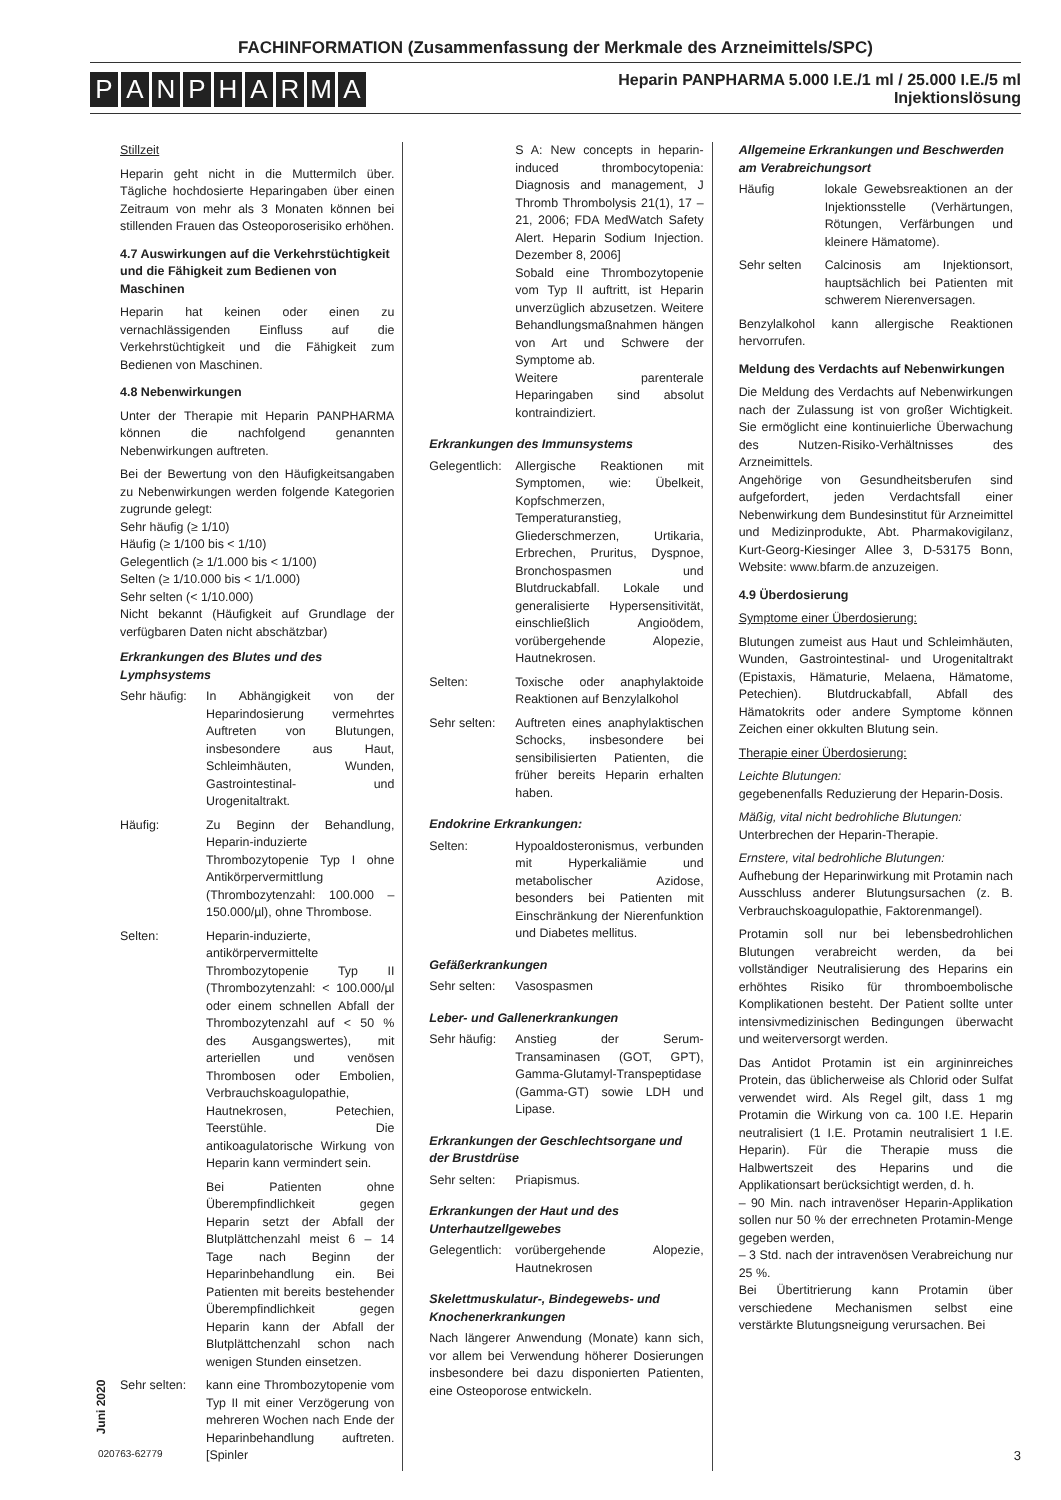FACHINFORMATION (Zusammenfassung der Merkmale des Arzneimittels/SPC)
PANPHARMA
Heparin PANPHARMA 5.000 I.E./1 ml / 25.000 I.E./5 ml
Injektionslösung
Stillzeit
Heparin geht nicht in die Muttermilch über. Tägliche hochdosierte Heparingaben über einen Zeitraum von mehr als 3 Monaten können bei stillenden Frauen das Osteoporoserisiko erhöhen.
4.7 Auswirkungen auf die Verkehrstüchtigkeit und die Fähigkeit zum Bedienen von Maschinen
Heparin hat keinen oder einen zu vernachlässigenden Einfluss auf die Verkehrstüchtigkeit und die Fähigkeit zum Bedienen von Maschinen.
4.8 Nebenwirkungen
Unter der Therapie mit Heparin PANPHARMA können die nachfolgend genannten Nebenwirkungen auftreten.
Bei der Bewertung von den Häufigkeitsangaben zu Nebenwirkungen werden folgende Kategorien zugrunde gelegt:
Sehr häufig (≥ 1/10)
Häufig (≥ 1/100 bis < 1/10)
Gelegentlich (≥ 1/1.000 bis < 1/100)
Selten (≥ 1/10.000 bis < 1/1.000)
Sehr selten (< 1/10.000)
Nicht bekannt (Häufigkeit auf Grundlage der verfügbaren Daten nicht abschätzbar)
Erkrankungen des Blutes und des Lymphsystems
Sehr häufig:
In Abhängigkeit von der Heparindosierung vermehrtes Auftreten von Blutungen, insbesondere aus Haut, Schleimhäuten, Wunden, Gastrointestinal- und Urogenitaltrakt.
Häufig: Zu Beginn der Behandlung, Heparin-induzierte Thrombozytopenie Typ I ohne Antikörpervermittlung (Thrombozytenzahl: 100.000 – 150.000/µl), ohne Thrombose.
Selten: Heparin-induzierte, antikörpervermittelte Thrombozytopenie Typ II (Thrombozytenzahl: < 100.000/µl oder einem schnellen Abfall der Thrombozytenzahl auf < 50 % des Ausgangswertes), mit arteriellen und venösen Thrombosen oder Embolien, Verbrauchskoagulopathie, Hautnekrosen, Petechien, Teerstühle. Die antikoagulatorische Wirkung von Heparin kann vermindert sein.
Bei Patienten ohne Überempfindlichkeit gegen Heparin setzt der Abfall der Blutplättchenzahl meist 6 – 14 Tage nach Beginn der Heparinbehandlung ein. Bei Patienten mit bereits bestehender Überempfindlichkeit gegen Heparin kann der Abfall der Blutplättchenzahl schon nach wenigen Stunden einsetzen.
Sehr selten:
kann eine Thrombozytopenie vom Typ II mit einer Verzögerung von mehreren Wochen nach Ende der Heparinbehandlung auftreten. [Spinler
S A: New concepts in heparin-induced thrombocytopenia: Diagnosis and management, J Thromb Thrombolysis 21(1), 17 – 21, 2006; FDA MedWatch Safety Alert. Heparin Sodium Injection. Dezember 8, 2006]
Sobald eine Thrombozytopenie vom Typ II auftritt, ist Heparin unverzüglich abzusetzen. Weitere Behandlungsmaßnahmen hängen von Art und Schwere der Symptome ab.
Weitere parenterale Heparingaben sind absolut kontraindiziert.
Erkrankungen des Immunsystems
Gelegentlich:
Allergische Reaktionen mit Symptomen, wie: Übelkeit, Kopfschmerzen, Temperaturanstieg, Gliederschmerzen, Urtikaria, Erbrechen, Pruritus, Dyspnoe, Bronchospasmen und Blutdruckabfall. Lokale und generalisierte Hypersensitivität, einschließlich Angioödem, vorübergehende Alopezie, Hautnekrosen.
Selten: Toxische oder anaphylaktoide Reaktionen auf Benzylalkohol
Sehr selten:
Auftreten eines anaphylaktischen Schocks, insbesondere bei sensibilisierten Patienten, die früher bereits Heparin erhalten haben.
Endokrine Erkrankungen:
Selten: Hypoaldosteronismus, verbunden mit Hyperkaliämie und metabolischer Azidose, besonders bei Patienten mit Einschränkung der Nierenfunktion und Diabetes mellitus.
Gefäßerkrankungen
Sehr selten:
Vasospasmen
Leber- und Gallenerkrankungen
Sehr häufig:
Anstieg der Serum-Transaminasen (GOT, GPT), Gamma-Glutamyl-Transpeptidase (Gamma-GT) sowie LDH und Lipase.
Erkrankungen der Geschlechtsorgane und der Brustdrüse
Sehr selten:
Priapismus.
Erkrankungen der Haut und des Unterhautzellgewebes
Gelegentlich:
vorübergehende Alopezie, Hautnekrosen
Skelettmuskulatur-, Bindegewebs- und Knochenerkrankungen
Nach längerer Anwendung (Monate) kann sich, vor allem bei Verwendung höherer Dosierungen insbesondere bei dazu disponierten Patienten, eine Osteoporose entwickeln.
Allgemeine Erkrankungen und Beschwerden am Verabreichungsort
Häufig lokale Gewebsreaktionen an der Injektionsstelle (Verhärtungen, Rötungen, Verfärbungen und kleinere Hämatome).
Sehr selten Calcinosis am Injektionsort, hauptsächlich bei Patienten mit schwerem Nierenversagen.
Benzylalkohol kann allergische Reaktionen hervorrufen.
Meldung des Verdachts auf Nebenwirkungen
Die Meldung des Verdachts auf Nebenwirkungen nach der Zulassung ist von großer Wichtigkeit. Sie ermöglicht eine kontinuierliche Überwachung des Nutzen-Risiko-Verhältnisses des Arzneimittels.
Angehörige von Gesundheitsberufen sind aufgefordert, jeden Verdachtsfall einer Nebenwirkung dem Bundesinstitut für Arzneimittel und Medizinprodukte, Abt. Pharmakovigilanz, Kurt-Georg-Kiesinger Allee 3, D-53175 Bonn, Website: www.bfarm.de anzuzeigen.
4.9 Überdosierung
Symptome einer Überdosierung:
Blutungen zumeist aus Haut und Schleimhäuten, Wunden, Gastrointestinal- und Urogenitaltrakt (Epistaxis, Hämaturie, Melaena, Hämatome, Petechien). Blutdruckabfall, Abfall des Hämatokrits oder andere Symptome können Zeichen einer okkulten Blutung sein.
Therapie einer Überdosierung:
Leichte Blutungen:
gegebenenfalls Reduzierung der Heparin-Dosis.
Mäßig, vital nicht bedrohliche Blutungen:
Unterbrechen der Heparin-Therapie.
Ernstere, vital bedrohliche Blutungen:
Aufhebung der Heparinwirkung mit Protamin nach Ausschluss anderer Blutungsursachen (z. B. Verbrauchskoagulopathie, Faktorenmangel).
Protamin soll nur bei lebensbedrohlichen Blutungen verabreicht werden, da bei vollständiger Neutralisierung des Heparins ein erhöhtes Risiko für thromboembolische Komplikationen besteht. Der Patient sollte unter intensivmedizinischen Bedingungen überwacht und weiterversorgt werden.
Das Antidot Protamin ist ein argininreiches Protein, das üblicherweise als Chlorid oder Sulfat verwendet wird. Als Regel gilt, dass 1 mg Protamin die Wirkung von ca. 100 I.E. Heparin neutralisiert (1 I.E. Protamin neutralisiert 1 I.E. Heparin). Für die Therapie muss die Halbwertszeit des Heparins und die Applikationsart berücksichtigt werden, d. h.
– 90 Min. nach intravenöser Heparin-Applikation sollen nur 50 % der errechneten Protamin-Menge gegeben werden,
– 3 Std. nach der intravenösen Verabreichung nur 25 %.
Bei Übertitrierung kann Protamin über verschiedene Mechanismen selbst eine verstärkte Blutungsneigung verursachen. Bei
Juni 2020
020763-62779 3